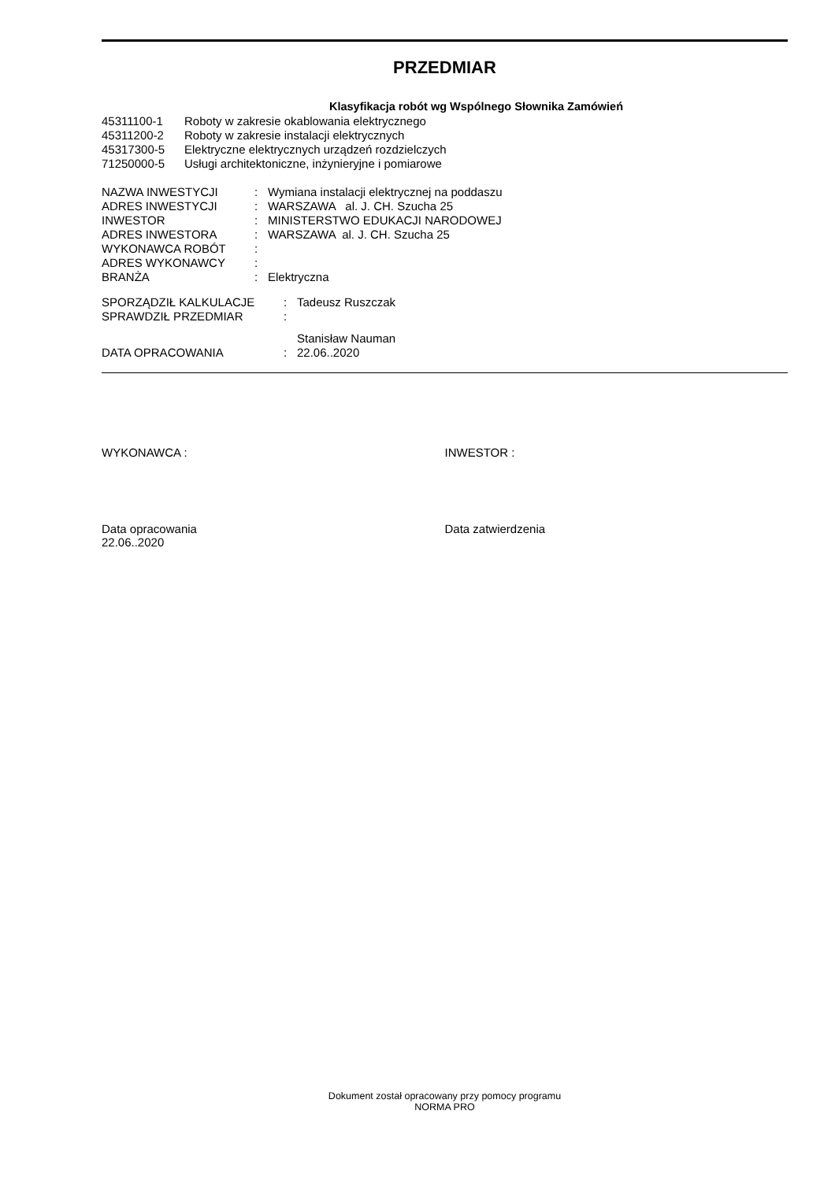PRZEDMIAR
Klasyfikacja robót wg Wspólnego Słownika Zamówień
| 45311100-1 | Roboty w zakresie okablowania elektrycznego |
| 45311200-2 | Roboty w zakresie instalacji elektrycznych |
| 45317300-5 | Elektryczne elektrycznych urządzeń rozdzielczych |
| 71250000-5 | Usługi architektoniczne, inżynieryjne i pomiarowe |
| NAZWA INWESTYCJI | : | Wymiana instalacji elektrycznej na poddaszu |
| ADRES INWESTYCJI | : | WARSZAWA al. J. CH. Szucha 25 |
| INWESTOR | : | MINISTERSTWO EDUKACJI NARODOWEJ |
| ADRES INWESTORA | : | WARSZAWA al. J. CH. Szucha 25 |
| WYKONAWCA ROBÓT | : | |
| ADRES WYKONAWCY | : | |
| BRANŻA | : | Elektryczna |
| SPORZĄDZIŁ KALKULACJE | : | Tadeusz Ruszczak |
| SPRAWDZIŁ PRZEDMIAR | : | |
| | | Stanisław Nauman |
| DATA OPRACOWANIA | : | 22.06..2020 |
WYKONAWCA : INWESTOR :
Data opracowania
22.06..2020
Data zatwierdzenia
Dokument został opracowany przy pomocy programu
NORMA PRO